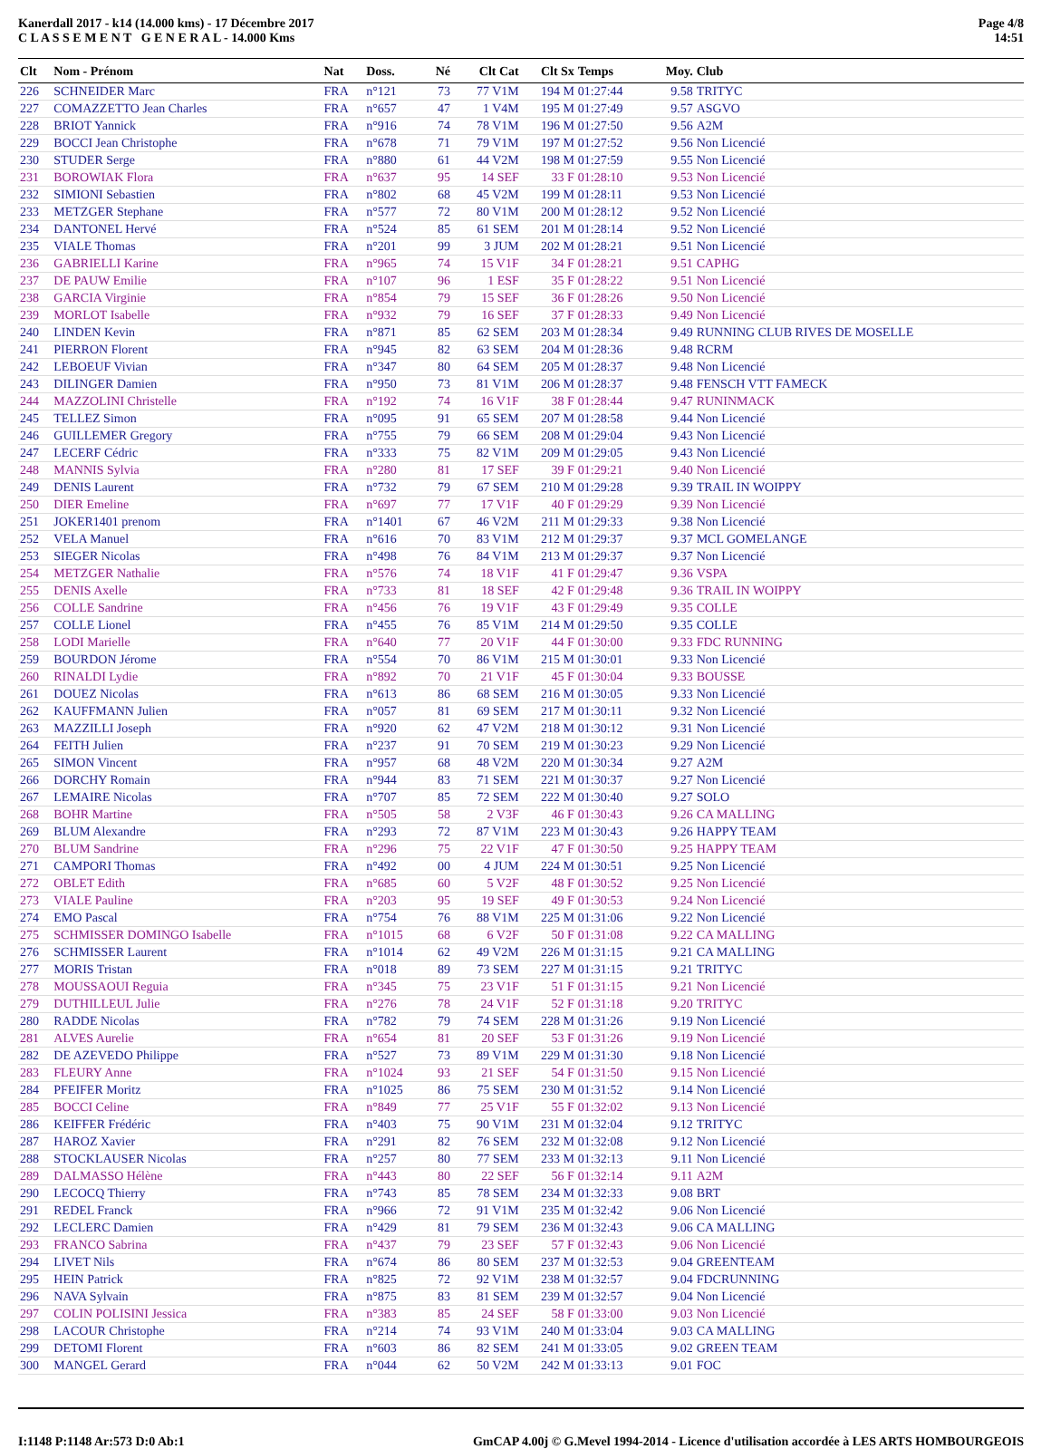Kanerdall 2017 - k14 (14.000 kms) - 17 Décembre 2017
C L A S S E M E N T G E N E R A L - 14.000 Kms
Page 4/8
14:51
| Clt | Nom - Prénom | Nat | Doss. | Né | Clt Cat | Clt Sx | Temps | Moy. | Club |
| --- | --- | --- | --- | --- | --- | --- | --- | --- | --- |
| 226 | SCHNEIDER Marc | FRA | n°121 | 73 | 77 V1M | 194 M | 01:27:44 | 9.58 | TRITYC |
| 227 | COMAZZETTO Jean Charles | FRA | n°657 | 47 | 1 V4M | 195 M | 01:27:49 | 9.57 | ASGVO |
| 228 | BRIOT Yannick | FRA | n°916 | 74 | 78 V1M | 196 M | 01:27:50 | 9.56 | A2M |
| 229 | BOCCI Jean Christophe | FRA | n°678 | 71 | 79 V1M | 197 M | 01:27:52 | 9.56 | Non Licencié |
| 230 | STUDER Serge | FRA | n°880 | 61 | 44 V2M | 198 M | 01:27:59 | 9.55 | Non Licencié |
| 231 | BOROWIAK Flora | FRA | n°637 | 95 | 14 SEF | 33 F | 01:28:10 | 9.53 | Non Licencié |
| 232 | SIMIONI Sebastien | FRA | n°802 | 68 | 45 V2M | 199 M | 01:28:11 | 9.53 | Non Licencié |
| 233 | METZGER Stephane | FRA | n°577 | 72 | 80 V1M | 200 M | 01:28:12 | 9.52 | Non Licencié |
| 234 | DANTONEL Hervé | FRA | n°524 | 85 | 61 SEM | 201 M | 01:28:14 | 9.52 | Non Licencié |
| 235 | VIALE Thomas | FRA | n°201 | 99 | 3 JUM | 202 M | 01:28:21 | 9.51 | Non Licencié |
| 236 | GABRIELLI Karine | FRA | n°965 | 74 | 15 V1F | 34 F | 01:28:21 | 9.51 | CAPHG |
| 237 | DE PAUW Emilie | FRA | n°107 | 96 | 1 ESF | 35 F | 01:28:22 | 9.51 | Non Licencié |
| 238 | GARCIA Virginie | FRA | n°854 | 79 | 15 SEF | 36 F | 01:28:26 | 9.50 | Non Licencié |
| 239 | MORLOT Isabelle | FRA | n°932 | 79 | 16 SEF | 37 F | 01:28:33 | 9.49 | Non Licencié |
| 240 | LINDEN Kevin | FRA | n°871 | 85 | 62 SEM | 203 M | 01:28:34 | 9.49 | RUNNING CLUB RIVES DE MOSELLE |
| 241 | PIERRON Florent | FRA | n°945 | 82 | 63 SEM | 204 M | 01:28:36 | 9.48 | RCRM |
| 242 | LEBOEUF Vivian | FRA | n°347 | 80 | 64 SEM | 205 M | 01:28:37 | 9.48 | Non Licencié |
| 243 | DILINGER Damien | FRA | n°950 | 73 | 81 V1M | 206 M | 01:28:37 | 9.48 | FENSCH VTT FAMECK |
| 244 | MAZZOLINI Christelle | FRA | n°192 | 74 | 16 V1F | 38 F | 01:28:44 | 9.47 | RUNINMACK |
| 245 | TELLEZ Simon | FRA | n°095 | 91 | 65 SEM | 207 M | 01:28:58 | 9.44 | Non Licencié |
| 246 | GUILLEMER Gregory | FRA | n°755 | 79 | 66 SEM | 208 M | 01:29:04 | 9.43 | Non Licencié |
| 247 | LECERF Cédric | FRA | n°333 | 75 | 82 V1M | 209 M | 01:29:05 | 9.43 | Non Licencié |
| 248 | MANNIS Sylvia | FRA | n°280 | 81 | 17 SEF | 39 F | 01:29:21 | 9.40 | Non Licencié |
| 249 | DENIS Laurent | FRA | n°732 | 79 | 67 SEM | 210 M | 01:29:28 | 9.39 | TRAIL IN WOIPPY |
| 250 | DIER Emeline | FRA | n°697 | 77 | 17 V1F | 40 F | 01:29:29 | 9.39 | Non Licencié |
| 251 | JOKER1401 prenom | FRA | n°1401 | 67 | 46 V2M | 211 M | 01:29:33 | 9.38 | Non Licencié |
| 252 | VELA Manuel | FRA | n°616 | 70 | 83 V1M | 212 M | 01:29:37 | 9.37 | MCL GOMELANGE |
| 253 | SIEGER Nicolas | FRA | n°498 | 76 | 84 V1M | 213 M | 01:29:37 | 9.37 | Non Licencié |
| 254 | METZGER Nathalie | FRA | n°576 | 74 | 18 V1F | 41 F | 01:29:47 | 9.36 | VSPA |
| 255 | DENIS Axelle | FRA | n°733 | 81 | 18 SEF | 42 F | 01:29:48 | 9.36 | TRAIL IN WOIPPY |
| 256 | COLLE Sandrine | FRA | n°456 | 76 | 19 V1F | 43 F | 01:29:49 | 9.35 | COLLE |
| 257 | COLLE Lionel | FRA | n°455 | 76 | 85 V1M | 214 M | 01:29:50 | 9.35 | COLLE |
| 258 | LODI Marielle | FRA | n°640 | 77 | 20 V1F | 44 F | 01:30:00 | 9.33 | FDC RUNNING |
| 259 | BOURDON Jérome | FRA | n°554 | 70 | 86 V1M | 215 M | 01:30:01 | 9.33 | Non Licencié |
| 260 | RINALDI Lydie | FRA | n°892 | 70 | 21 V1F | 45 F | 01:30:04 | 9.33 | BOUSSE |
| 261 | DOUEZ Nicolas | FRA | n°613 | 86 | 68 SEM | 216 M | 01:30:05 | 9.33 | Non Licencié |
| 262 | KAUFFMANN Julien | FRA | n°057 | 81 | 69 SEM | 217 M | 01:30:11 | 9.32 | Non Licencié |
| 263 | MAZZILLI Joseph | FRA | n°920 | 62 | 47 V2M | 218 M | 01:30:12 | 9.31 | Non Licencié |
| 264 | FEITH Julien | FRA | n°237 | 91 | 70 SEM | 219 M | 01:30:23 | 9.29 | Non Licencié |
| 265 | SIMON Vincent | FRA | n°957 | 68 | 48 V2M | 220 M | 01:30:34 | 9.27 | A2M |
| 266 | DORCHY Romain | FRA | n°944 | 83 | 71 SEM | 221 M | 01:30:37 | 9.27 | Non Licencié |
| 267 | LEMAIRE Nicolas | FRA | n°707 | 85 | 72 SEM | 222 M | 01:30:40 | 9.27 | SOLO |
| 268 | BOHR Martine | FRA | n°505 | 58 | 2 V3F | 46 F | 01:30:43 | 9.26 | CA MALLING |
| 269 | BLUM Alexandre | FRA | n°293 | 72 | 87 V1M | 223 M | 01:30:43 | 9.26 | HAPPY TEAM |
| 270 | BLUM Sandrine | FRA | n°296 | 75 | 22 V1F | 47 F | 01:30:50 | 9.25 | HAPPY TEAM |
| 271 | CAMPORI Thomas | FRA | n°492 | 00 | 4 JUM | 224 M | 01:30:51 | 9.25 | Non Licencié |
| 272 | OBLET Edith | FRA | n°685 | 60 | 5 V2F | 48 F | 01:30:52 | 9.25 | Non Licencié |
| 273 | VIALE Pauline | FRA | n°203 | 95 | 19 SEF | 49 F | 01:30:53 | 9.24 | Non Licencié |
| 274 | EMO Pascal | FRA | n°754 | 76 | 88 V1M | 225 M | 01:31:06 | 9.22 | Non Licencié |
| 275 | SCHMISSER DOMINGO Isabelle | FRA | n°1015 | 68 | 6 V2F | 50 F | 01:31:08 | 9.22 | CA MALLING |
| 276 | SCHMISSER Laurent | FRA | n°1014 | 62 | 49 V2M | 226 M | 01:31:15 | 9.21 | CA MALLING |
| 277 | MORIS Tristan | FRA | n°018 | 89 | 73 SEM | 227 M | 01:31:15 | 9.21 | TRITYC |
| 278 | MOUSSAOUI Reguia | FRA | n°345 | 75 | 23 V1F | 51 F | 01:31:15 | 9.21 | Non Licencié |
| 279 | DUTHILLEUL Julie | FRA | n°276 | 78 | 24 V1F | 52 F | 01:31:18 | 9.20 | TRITYC |
| 280 | RADDE Nicolas | FRA | n°782 | 79 | 74 SEM | 228 M | 01:31:26 | 9.19 | Non Licencié |
| 281 | ALVES Aurelie | FRA | n°654 | 81 | 20 SEF | 53 F | 01:31:26 | 9.19 | Non Licencié |
| 282 | DE AZEVEDO Philippe | FRA | n°527 | 73 | 89 V1M | 229 M | 01:31:30 | 9.18 | Non Licencié |
| 283 | FLEURY Anne | FRA | n°1024 | 93 | 21 SEF | 54 F | 01:31:50 | 9.15 | Non Licencié |
| 284 | PFEIFER Moritz | FRA | n°1025 | 86 | 75 SEM | 230 M | 01:31:52 | 9.14 | Non Licencié |
| 285 | BOCCI Celine | FRA | n°849 | 77 | 25 V1F | 55 F | 01:32:02 | 9.13 | Non Licencié |
| 286 | KEIFFER Frédéric | FRA | n°403 | 75 | 90 V1M | 231 M | 01:32:04 | 9.12 | TRITYC |
| 287 | HAROZ Xavier | FRA | n°291 | 82 | 76 SEM | 232 M | 01:32:08 | 9.12 | Non Licencié |
| 288 | STOCKLAUSER Nicolas | FRA | n°257 | 80 | 77 SEM | 233 M | 01:32:13 | 9.11 | Non Licencié |
| 289 | DALMASSO Hélène | FRA | n°443 | 80 | 22 SEF | 56 F | 01:32:14 | 9.11 | A2M |
| 290 | LECOCQ Thierry | FRA | n°743 | 85 | 78 SEM | 234 M | 01:32:33 | 9.08 | BRT |
| 291 | REDEL Franck | FRA | n°966 | 72 | 91 V1M | 235 M | 01:32:42 | 9.06 | Non Licencié |
| 292 | LECLERC Damien | FRA | n°429 | 81 | 79 SEM | 236 M | 01:32:43 | 9.06 | CA MALLING |
| 293 | FRANCO Sabrina | FRA | n°437 | 79 | 23 SEF | 57 F | 01:32:43 | 9.06 | Non Licencié |
| 294 | LIVET Nils | FRA | n°674 | 86 | 80 SEM | 237 M | 01:32:53 | 9.04 | GREENTEAM |
| 295 | HEIN Patrick | FRA | n°825 | 72 | 92 V1M | 238 M | 01:32:57 | 9.04 | FDCRUNNING |
| 296 | NAVA Sylvain | FRA | n°875 | 83 | 81 SEM | 239 M | 01:32:57 | 9.04 | Non Licencié |
| 297 | COLIN POLISINI Jessica | FRA | n°383 | 85 | 24 SEF | 58 F | 01:33:00 | 9.03 | Non Licencié |
| 298 | LACOUR Christophe | FRA | n°214 | 74 | 93 V1M | 240 M | 01:33:04 | 9.03 | CA MALLING |
| 299 | DETOMI Florent | FRA | n°603 | 86 | 82 SEM | 241 M | 01:33:05 | 9.02 | GREEN TEAM |
| 300 | MANGEL Gerard | FRA | n°044 | 62 | 50 V2M | 242 M | 01:33:13 | 9.01 | FOC |
I:1148 P:1148 Ar:573 D:0 Ab:1 GmCAP 4.00j © G.Mevel 1994-2014 - Licence d'utilisation accordée à LES ARTS HOMBOURGEOIS